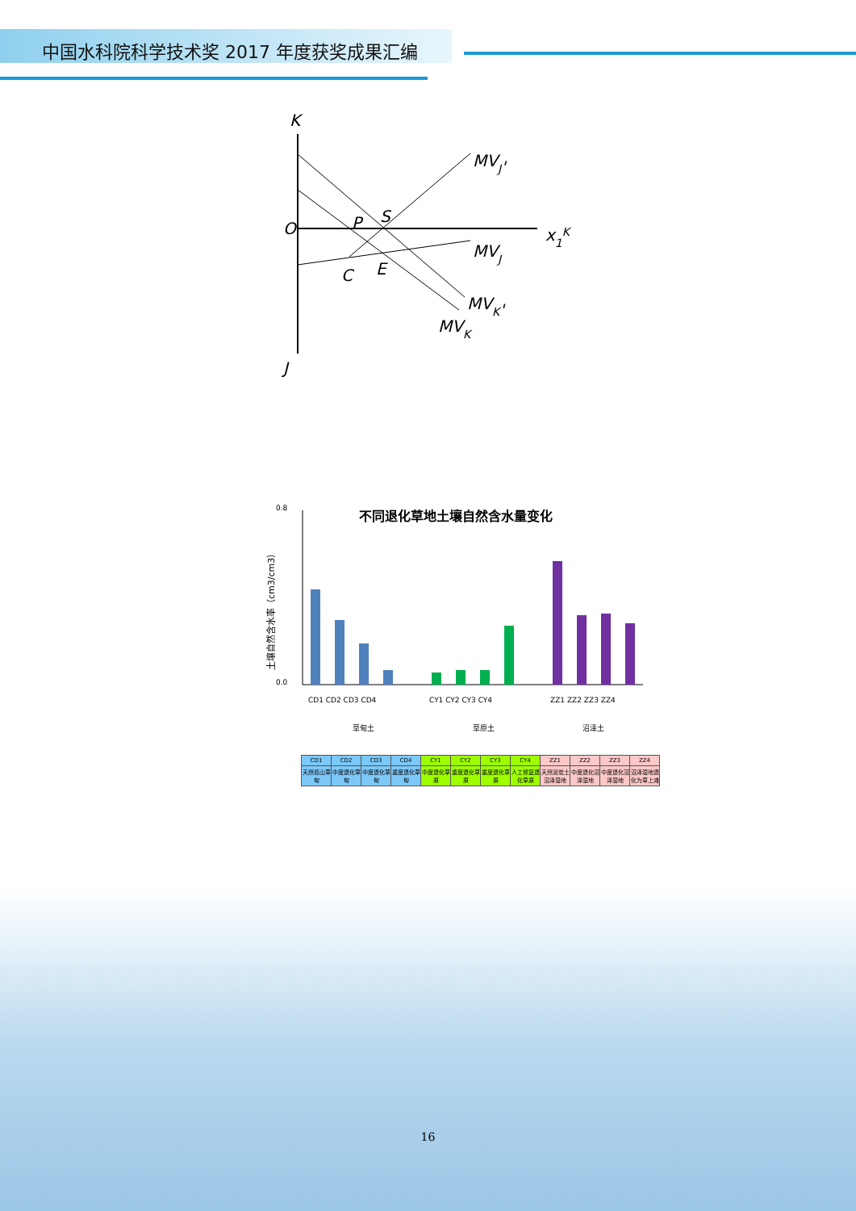中国水科院科学技术奖 2017 年度获奖成果汇编
K
J
O
P
S
C
E
MVJ'
MVJ
MVK'
MVK
x1K
不同退化草地土壤自然含水量变化
0.8
0.0
土壤自然含水率（cm3/cm3）
CD1 CD2 CD3 CD4
CY1 CY2 CY3 CY4
ZZ1 ZZ2 ZZ3 ZZ4
草甸土
草原土
沼泽土
| CD1 | CD2 | CD3 | CD4 | CY1 | CY2 | CY3 | CY4 | ZZ1 | ZZ2 | ZZ3 | ZZ4 |
| 天然低山草甸 | 中度退化草甸 | 中度退化草甸 | 重度退化草甸 | 中度退化草原 | 重度退化草原 | 重度退化草原 | 人工修复退化草原 | 天然泥炭土沼泽湿地 | 中度退化沼泽湿地 | 中度退化沼泽湿地 | 沼泽湿地退化为草上滩 |
16